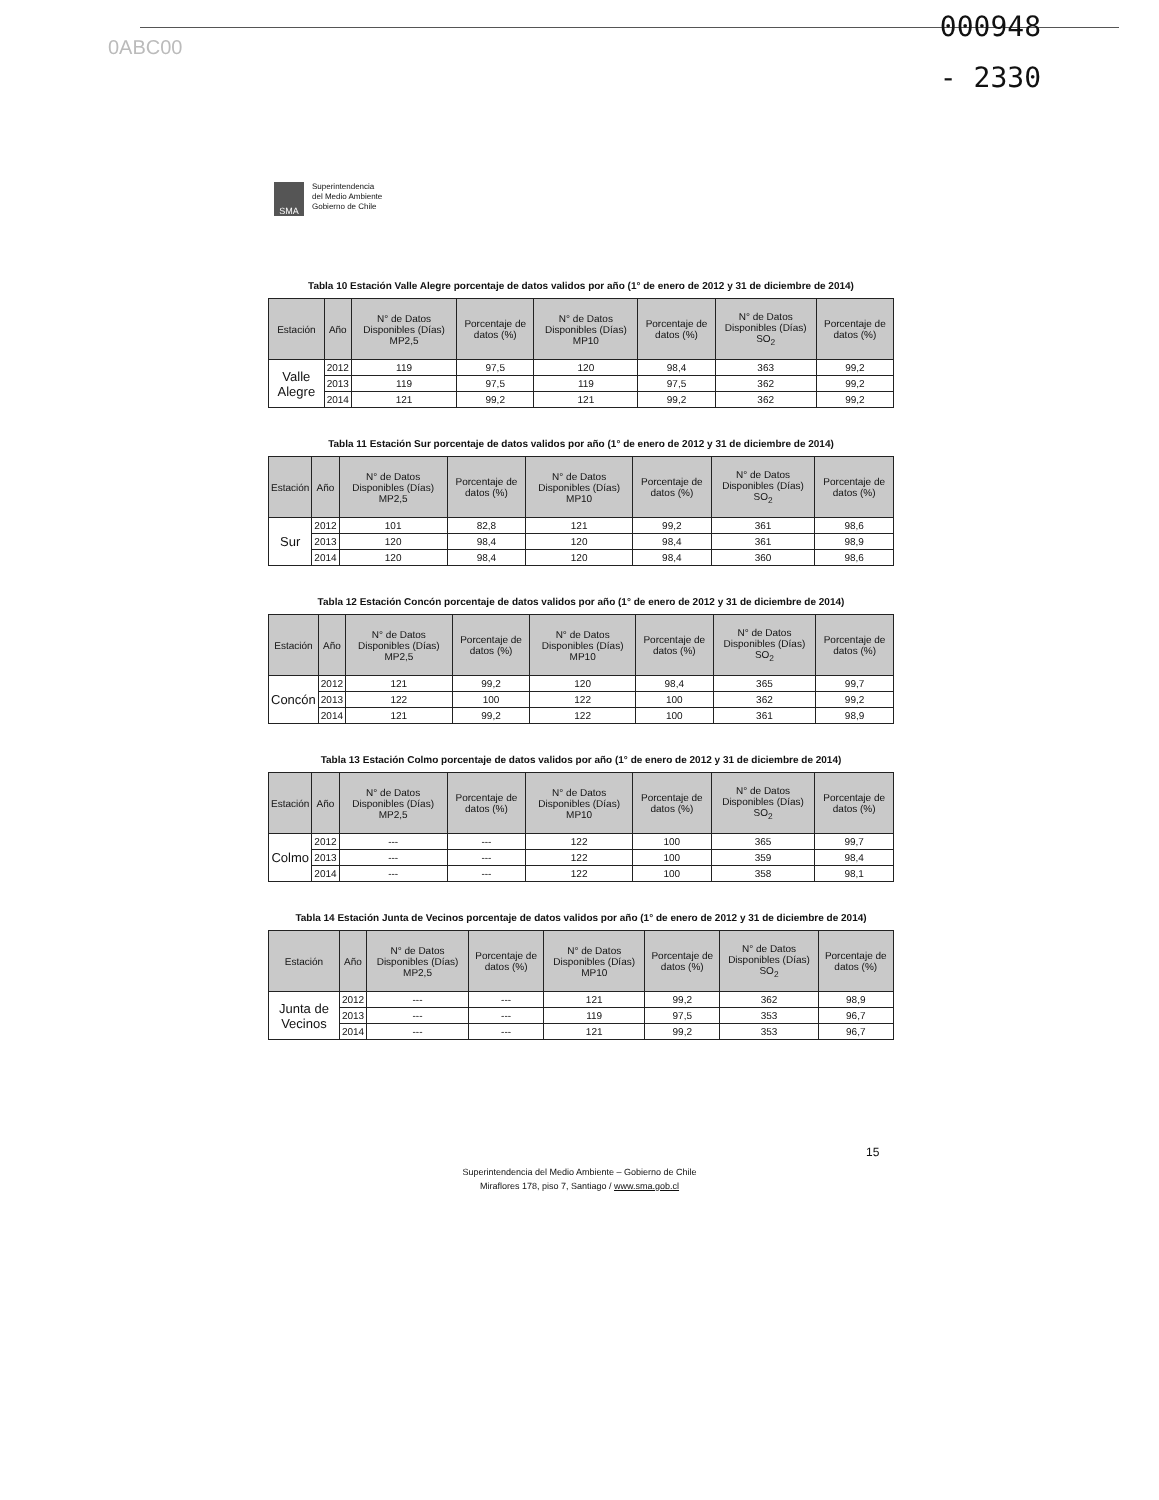0ABC00
000948
- 2330
SMA
Superintendencia
del Medio Ambiente
Gobierno de Chile
Tabla 10 Estación Valle Alegre porcentaje de datos validos por año (1° de enero de 2012 y 31 de diciembre de 2014)
| Estación | Año | N° de Datos Disponibles (Días) MP2,5 | Porcentaje de datos (%) | N° de Datos Disponibles (Días) MP10 | Porcentaje de datos (%) | N° de Datos Disponibles (Días) SO<sub>2</sub> | Porcentaje de datos (%) |
| --- | --- | --- | --- | --- | --- | --- | --- |
| Valle Alegre | 2012 | 119 | 97,5 | 120 | 98,4 | 363 | 99,2 |
| | 2013 | 119 | 97,5 | 119 | 97,5 | 362 | 99,2 |
| | 2014 | 121 | 99,2 | 121 | 99,2 | 362 | 99,2 |
Tabla 11 Estación Sur porcentaje de datos validos por año (1° de enero de 2012 y 31 de diciembre de 2014)
| Estación | Año | N° de Datos Disponibles (Días) MP2,5 | Porcentaje de datos (%) | N° de Datos Disponibles (Días) MP10 | Porcentaje de datos (%) | N° de Datos Disponibles (Días) SO<sub>2</sub> | Porcentaje de datos (%) |
| --- | --- | --- | --- | --- | --- | --- | --- |
| Sur | 2012 | 101 | 82,8 | 121 | 99,2 | 361 | 98,6 |
| | 2013 | 120 | 98,4 | 120 | 98,4 | 361 | 98,9 |
| | 2014 | 120 | 98,4 | 120 | 98,4 | 360 | 98,6 |
Tabla 12 Estación Concón porcentaje de datos validos por año (1° de enero de 2012 y 31 de diciembre de 2014)
| Estación | Año | N° de Datos Disponibles (Días) MP2,5 | Porcentaje de datos (%) | N° de Datos Disponibles (Días) MP10 | Porcentaje de datos (%) | N° de Datos Disponibles (Días) SO<sub>2</sub> | Porcentaje de datos (%) |
| --- | --- | --- | --- | --- | --- | --- | --- |
| Concón | 2012 | 121 | 99,2 | 120 | 98,4 | 365 | 99,7 |
| | 2013 | 122 | 100 | 122 | 100 | 362 | 99,2 |
| | 2014 | 121 | 99,2 | 122 | 100 | 361 | 98,9 |
Tabla 13 Estación Colmo porcentaje de datos validos por año (1° de enero de 2012 y 31 de diciembre de 2014)
| Estación | Año | N° de Datos Disponibles (Días) MP2,5 | Porcentaje de datos (%) | N° de Datos Disponibles (Días) MP10 | Porcentaje de datos (%) | N° de Datos Disponibles (Días) SO<sub>2</sub> | Porcentaje de datos (%) |
| --- | --- | --- | --- | --- | --- | --- | --- |
| Colmo | 2012 | --- | --- | 122 | 100 | 365 | 99,7 |
| | 2013 | --- | --- | 122 | 100 | 359 | 98,4 |
| | 2014 | --- | --- | 122 | 100 | 358 | 98,1 |
Tabla 14 Estación Junta de Vecinos porcentaje de datos validos por año (1° de enero de 2012 y 31 de diciembre de 2014)
| Estación | Año | N° de Datos Disponibles (Días) MP2,5 | Porcentaje de datos (%) | N° de Datos Disponibles (Días) MP10 | Porcentaje de datos (%) | N° de Datos Disponibles (Días) SO<sub>2</sub> | Porcentaje de datos (%) |
| --- | --- | --- | --- | --- | --- | --- | --- |
| Junta de Vecinos | 2012 | --- | --- | 121 | 99,2 | 362 | 98,9 |
| | 2013 | --- | --- | 119 | 97,5 | 353 | 96,7 |
| | 2014 | --- | --- | 121 | 99,2 | 353 | 96,7 |
15
Superintendencia del Medio Ambiente – Gobierno de Chile
Miraflores 178, piso 7, Santiago / www.sma.gob.cl